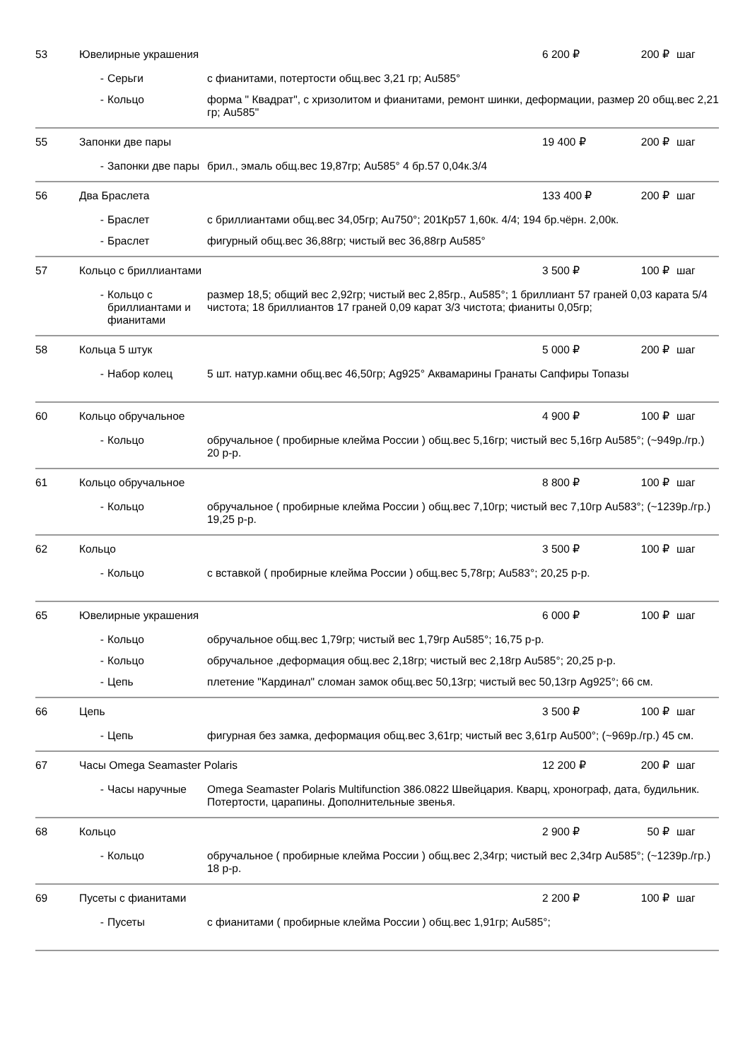| 53 | Ювелирные украшения | | | 6 200 ₽ | 200 ₽ | шаг |
| | - | Серьги | с фианитами, потертости общ.вес 3,21 гр; Au585° | | | |
| | - | Кольцо | форма " Квадрат", с хризолитом и фианитами, ремонт шинки, деформации, размер 20 общ.вес 2,21 гр; Au585" | | | |
| 55 | Запонки две пары | | | 19 400 ₽ | 200 ₽ | шаг |
| | - | Запонки две пары | брил., эмаль общ.вес 19,87гр; Au585° 4 бр.57 0,04к.3/4 | | | |
| 56 | Два Браслета | | | 133 400 ₽ | 200 ₽ | шаг |
| | - | Браслет | с бриллиантами общ.вес 34,05гр; Au750°; 201Кр57 1,60к. 4/4; 194 бр.чёрн. 2,00к. | | | |
| | - | Браслет | фигурный общ.вес 36,88гр; чистый вес 36,88гр Au585° | | | |
| 57 | Кольцо с бриллиантами | | | 3 500 ₽ | 100 ₽ | шаг |
| | - | Кольцо с бриллиантами и фианитами | размер 18,5; общий вес 2,92гр; чистый вес 2,85гр., Au585°; 1 бриллиант 57 граней 0,03 карата 5/4 чистота; 18 бриллиантов 17 граней 0,09 карат 3/3 чистота; фианиты 0,05гр; | | | |
| 58 | Кольца 5 штук | | | 5 000 ₽ | 200 ₽ | шаг |
| | - | Набор колец | 5 шт. натур.камни общ.вес 46,50гр; Ag925° Аквамарины Гранаты Сапфиры Топазы | | | |
| 60 | Кольцо обручальное | | | 4 900 ₽ | 100 ₽ | шаг |
| | - | Кольцо | обручальное ( пробирные клейма России ) общ.вес 5,16гр; чистый вес 5,16гр Au585°; (~949р./гр.) 20 р-р. | | | |
| 61 | Кольцо обручальное | | | 8 800 ₽ | 100 ₽ | шаг |
| | - | Кольцо | обручальное ( пробирные клейма России ) общ.вес 7,10гр; чистый вес 7,10гр Au583°; (~1239р./гр.) 19,25 р-р. | | | |
| 62 | Кольцо | | | 3 500 ₽ | 100 ₽ | шаг |
| | - | Кольцо | с вставкой ( пробирные клейма России ) общ.вес 5,78гр; Au583°; 20,25 р-р. | | | |
| 65 | Ювелирные украшения | | | 6 000 ₽ | 100 ₽ | шаг |
| | - | Кольцо | обручальное общ.вес 1,79гр; чистый вес 1,79гр Au585°; 16,75 р-р. | | | |
| | - | Кольцо | обручальное ,деформация общ.вес 2,18гр; чистый вес 2,18гр Au585°; 20,25 р-р. | | | |
| | - | Цепь | плетение "Кардинал" сломан замок общ.вес 50,13гр; чистый вес 50,13гр Ag925°; 66 см. | | | |
| 66 | Цепь | | | 3 500 ₽ | 100 ₽ | шаг |
| | - | Цепь | фигурная без замка, деформация общ.вес 3,61гр; чистый вес 3,61гр Au500°; (~969р./гр.) 45 см. | | | |
| 67 | Часы Omega Seamaster Polaris | | | 12 200 ₽ | 200 ₽ | шаг |
| | - | Часы наручные | Omega Seamaster Polaris Multifunction 386.0822 Швейцария. Кварц, хронограф, дата, будильник. Потертости, царапины. Дополнительные звенья. | | | |
| 68 | Кольцо | | | 2 900 ₽ | 50 ₽ | шаг |
| | - | Кольцо | обручальное ( пробирные клейма России ) общ.вес 2,34гр; чистый вес 2,34гр Au585°; (~1239р./гр.) 18 р-р. | | | |
| 69 | Пусеты с фианитами | | | 2 200 ₽ | 100 ₽ | шаг |
| | - | Пусеты | с фианитами ( пробирные клейма России ) общ.вес 1,91гр; Au585°; | | | |